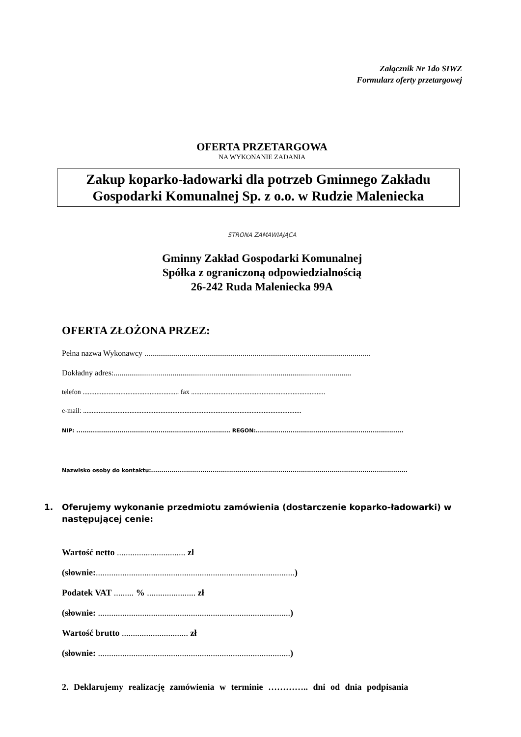Załącznik Nr 1do SIWZ
Formularz oferty przetargowej
OFERTA PRZETARGOWA
NA WYKONANIE ZADANIA
Zakup koparko-ładowarki dla potrzeb Gminnego Zakładu
Gospodarki Komunalnej Sp. z o.o. w Rudzie Maleniecka
STRONA ZAMAWIAJĄCA
Gminny Zakład Gospodarki Komunalnej
Spółka z ograniczoną odpowiedzialnością
26-242 Ruda Maleniecka 99A
OFERTA ZŁOŻONA PRZEZ:
Pełna nazwa Wykonawcy ...................................................................................................................
Dokładny adres:.........................................................................................................................
telefon ........................................................ fax ..............................................................................
e-mail: ...............................................................................................................................
NIP: ........................................................................... REGON:........................................................................
Nazwisko osoby do kontaktu:.............................................................................................................................
1. Oferujemy wykonanie przedmiotu zamówienia (dostarczenie koparko-ładowarki) w następującej cenie:
Wartość netto ............................... zł
(słownie:..........................................................................................)
Podatek VAT ......... % ...................... zł
(słownie: .......................................................................................)
Wartość brutto .............................. zł
(słownie: .......................................................................................)
2. Deklarujemy realizację zamówienia w terminie ………….. dni od dnia podpisania